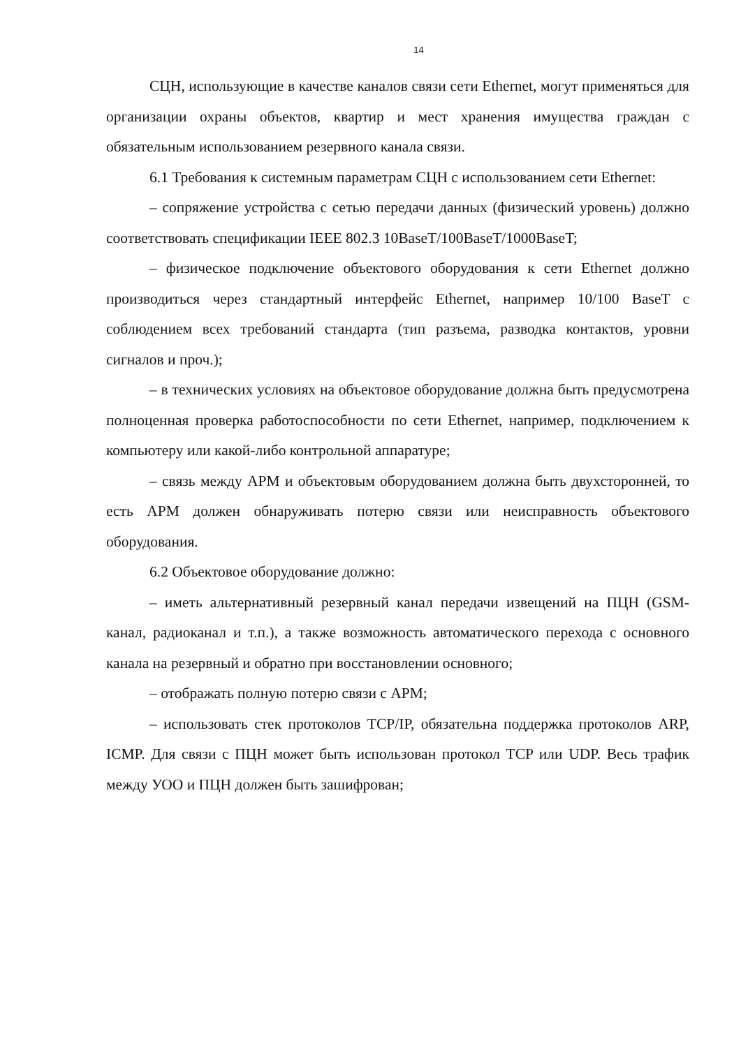14
СЦН, использующие в качестве каналов связи сети Ethernet, могут применяться для организации охраны объектов, квартир и мест хранения имущества граждан с обязательным использованием резервного канала связи.
6.1 Требования к системным параметрам СЦН с использованием сети Ethernet:
– сопряжение устройства с сетью передачи данных (физический уровень) должно соответствовать спецификации IEEE 802.3 10BaseT/100BaseT/1000BaseT;
– физическое подключение объектового оборудования к сети Ethernet должно производиться через стандартный интерфейс Ethernet, например 10/100 BaseT с соблюдением всех требований стандарта (тип разъема, разводка контактов, уровни сигналов и проч.);
– в технических условиях на объектовое оборудование должна быть предусмотрена полноценная проверка работоспособности по сети Ethernet, например, подключением к компьютеру или какой-либо контрольной аппаратуре;
– связь между АРМ и объектовым оборудованием должна быть двухсторонней, то есть АРМ должен обнаруживать потерю связи или неисправность объектового оборудования.
6.2 Объектовое оборудование должно:
– иметь альтернативный резервный канал передачи извещений на ПЦН (GSM-канал, радиоканал и т.п.), а также возможность автоматического перехода с основного канала на резервный и обратно при восстановлении основного;
– отображать полную потерю связи с АРМ;
– использовать стек протоколов TCP/IP, обязательна поддержка протоколов ARP, ICMP. Для связи с ПЦН может быть использован протокол TCP или UDP. Весь трафик между УОО и ПЦН должен быть зашифрован;